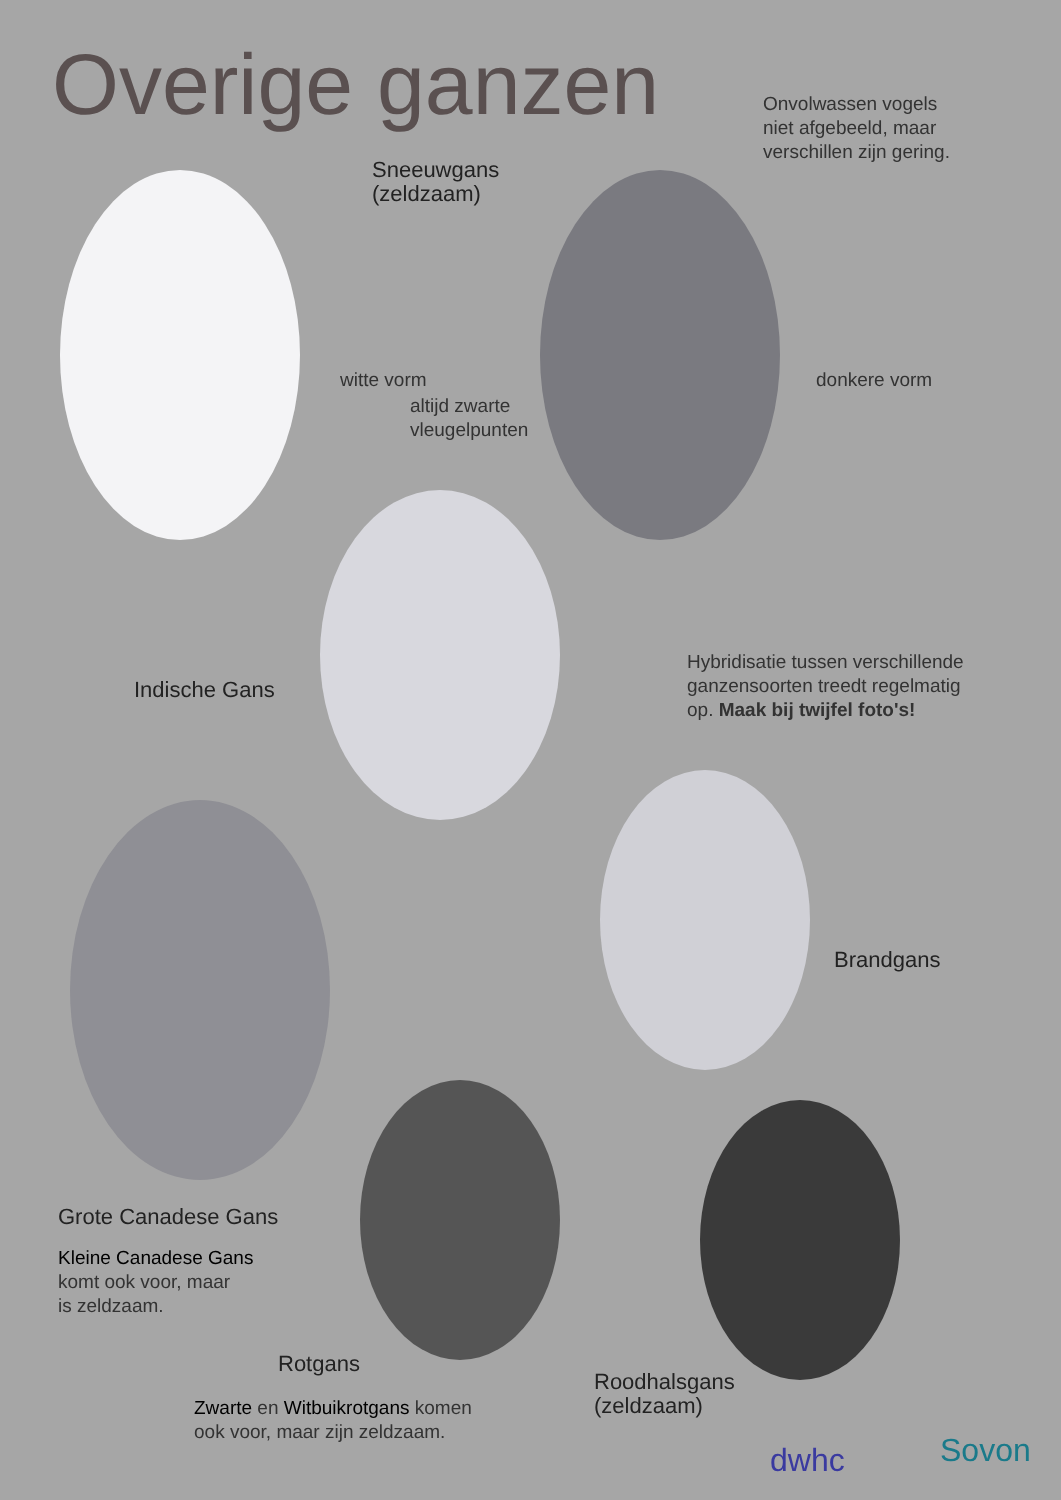Overige ganzen
Onvolwassen vogels
niet afgebeeld, maar
verschillen zijn gering.
Sneeuwgans
(zeldzaam)
witte vorm
altijd zwarte
vleugelpunten
donkere vorm
Indische Gans
Hybridisatie tussen verschillende
ganzensoorten treedt regelmatig
op. Maak bij twijfel foto's!
Brandgans
Grote Canadese Gans
Kleine Canadese Gans
komt ook voor, maar
is zeldzaam.
Rotgans
Zwarte en Witbuikrotgans komen
ook voor, maar zijn zeldzaam.
Roodhalsgans
(zeldzaam)
dwhc Sovon